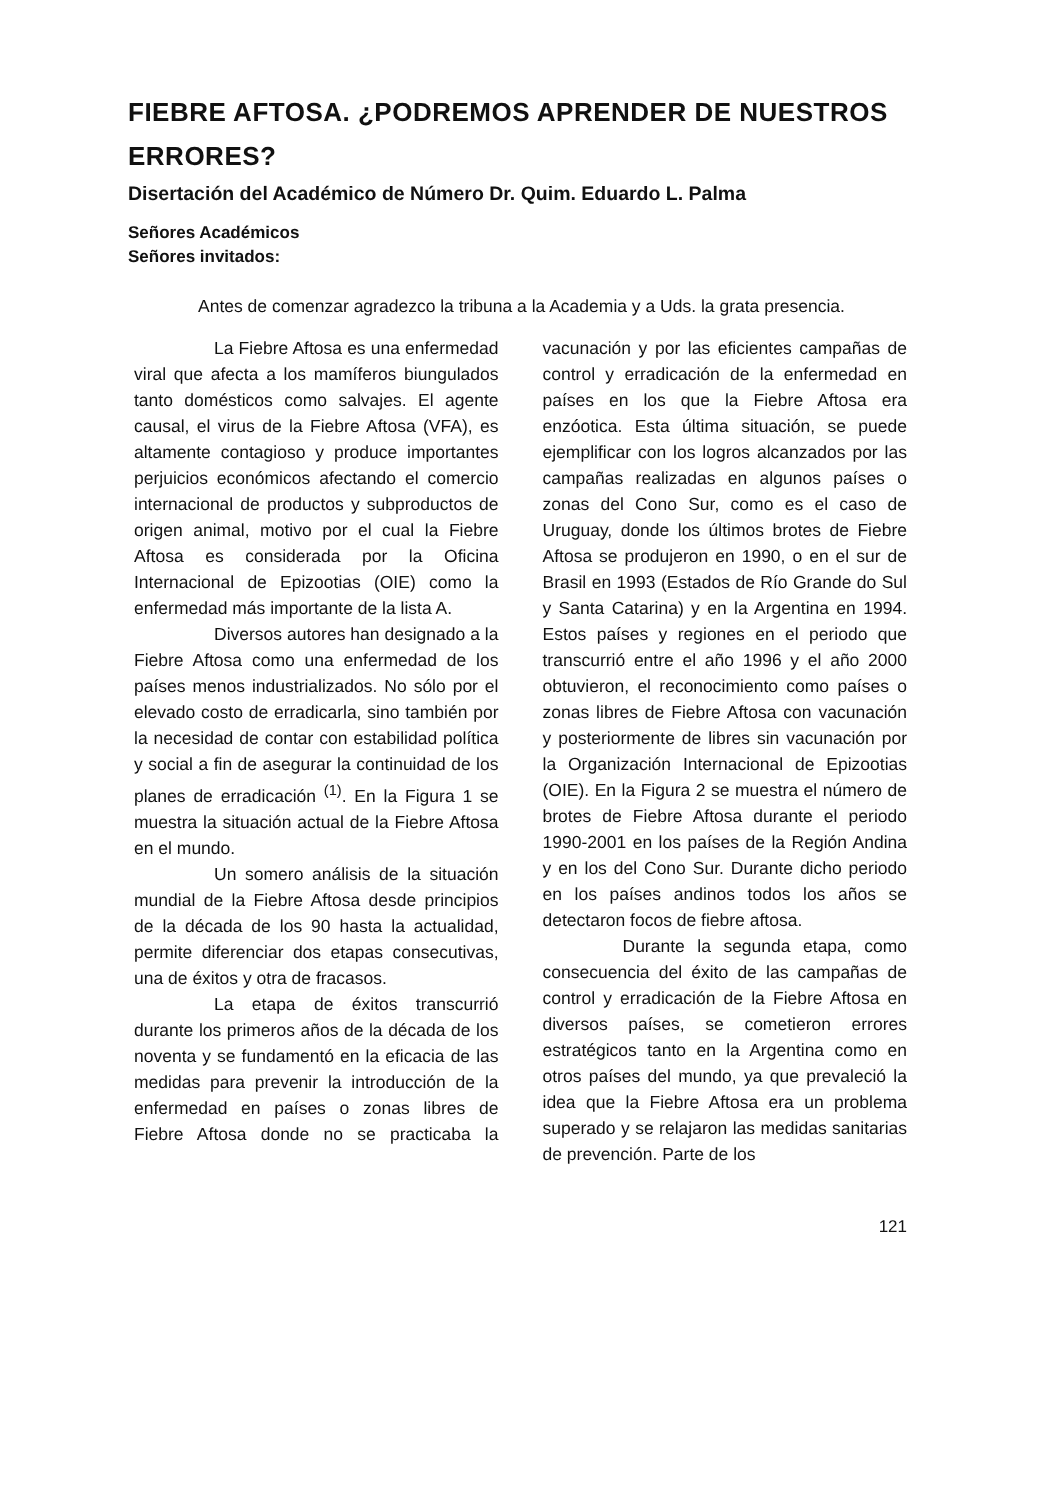FIEBRE AFTOSA. ¿PODREMOS APRENDER DE NUESTROS ERRORES?
Disertación del Académico de Número Dr. Quim. Eduardo L. Palma
Señores Académicos
Señores invitados:
Antes de comenzar agradezco la tribuna a la Academia y a Uds. la grata presencia.
La Fiebre Aftosa es una enfermedad viral que afecta a los mamíferos biungulados tanto domésticos como salvajes. El agente causal, el virus de la Fiebre Aftosa (VFA), es altamente contagioso y produce importantes perjuicios económicos afectando el comercio internacional de productos y subproductos de origen animal, motivo por el cual la Fiebre Aftosa es considerada por la Oficina Internacional de Epizootias (OIE) como la enfermedad más importante de la lista A.
Diversos autores han designado a la Fiebre Aftosa como una enfermedad de los países menos industrializados. No sólo por el elevado costo de erradicarla, sino también por la necesidad de contar con estabilidad política y social a fin de asegurar la continuidad de los planes de erradicación <sup>(1)</sup>. En la Figura 1 se muestra la situación actual de la Fiebre Aftosa en el mundo.
Un somero análisis de la situación mundial de la Fiebre Aftosa desde principios de la década de los 90 hasta la actualidad, permite diferenciar dos etapas consecutivas, una de éxitos y otra de fracasos.
La etapa de éxitos transcurrió durante los primeros años de la década de los noventa y se fundamentó en la eficacia de las medidas para prevenir la introducción de la enfermedad en países o zonas libres de Fiebre Aftosa donde no se practicaba la vacunación y por las eficientes campañas de control y erradicación de la enfermedad en países en los que la Fiebre Aftosa era enzóotica. Esta última situación, se puede ejemplificar con los logros alcanzados por las campañas realizadas en algunos países o zonas del Cono Sur, como es el caso de Uruguay, donde los últimos brotes de Fiebre Aftosa se produjeron en 1990, o en el sur de Brasil en 1993 (Estados de Río Grande do Sul y Santa Catarina) y en la Argentina en 1994. Estos países y regiones en el periodo que transcurrió entre el año 1996 y el año 2000 obtuvieron, el reconocimiento como países o zonas libres de Fiebre Aftosa con vacunación y posteriormente de libres sin vacunación por la Organización Internacional de Epizootias (OIE). En la Figura 2 se muestra el número de brotes de Fiebre Aftosa durante el periodo 1990-2001 en los países de la Región Andina y en los del Cono Sur. Durante dicho periodo en los países andinos todos los años se detectaron focos de fiebre aftosa.
Durante la segunda etapa, como consecuencia del éxito de las campañas de control y erradicación de la Fiebre Aftosa en diversos países, se cometieron errores estratégicos tanto en la Argentina como en otros países del mundo, ya que prevaleció la idea que la Fiebre Aftosa era un problema superado y se relajaron las medidas sanitarias de prevención. Parte de los
121